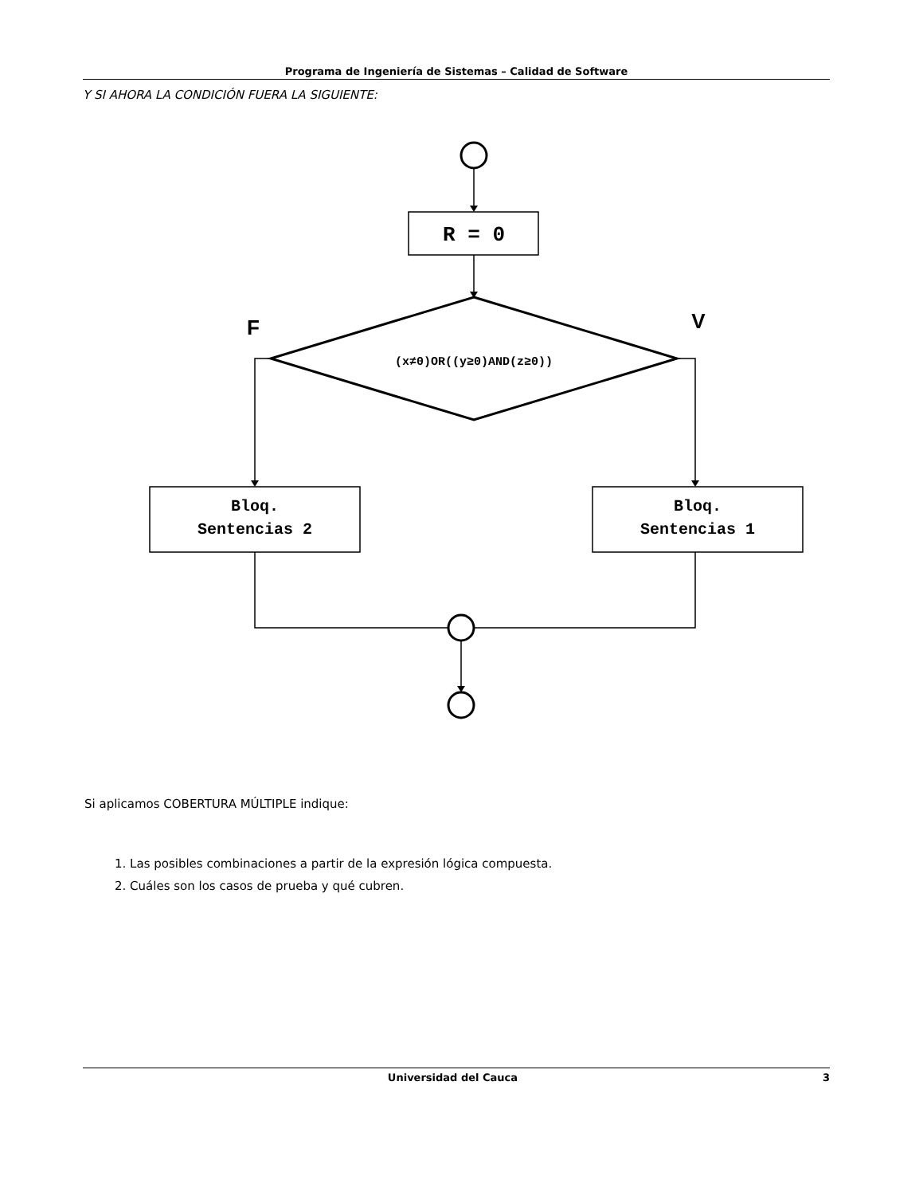Programa de Ingeniería de Sistemas – Calidad de Software
Y SI AHORA LA CONDICIÓN FUERA LA SIGUIENTE:
R = 0
(x≠0)OR((y≥0)AND(z≥0))
F
V
Bloq.
Sentencias 2
Bloq.
Sentencias 1
Si aplicamos COBERTURA MÚLTIPLE indique:
1. Las posibles combinaciones a partir de la expresión lógica compuesta.
2. Cuáles son los casos de prueba y qué cubren.
Universidad del Cauca 3